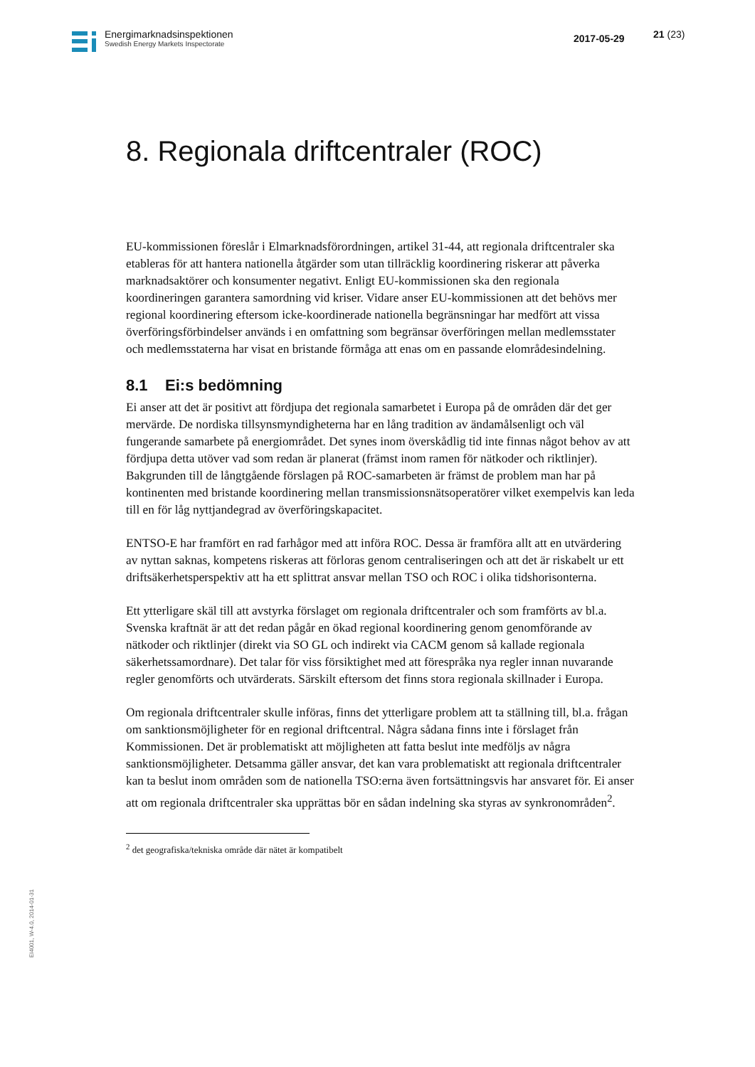Energimarknadsinspektionen
Swedish Energy Markets Inspectorate
2017-05-29 21 (23)
8. Regionala driftcentraler (ROC)
EU-kommissionen föreslår i Elmarknadsförordningen, artikel 31-44, att regionala driftcentraler ska etableras för att hantera nationella åtgärder som utan tillräcklig koordinering riskerar att påverka marknadsaktörer och konsumenter negativt. Enligt EU-kommissionen ska den regionala koordineringen garantera samordning vid kriser. Vidare anser EU-kommissionen att det behövs mer regional koordinering eftersom icke-koordinerade nationella begränsningar har medfört att vissa överföringsförbindelser används i en omfattning som begränsar överföringen mellan medlemsstater och medlemsstaterna har visat en bristande förmåga att enas om en passande elområdesindelning.
8.1 Ei:s bedömning
Ei anser att det är positivt att fördjupa det regionala samarbetet i Europa på de områden där det ger mervärde. De nordiska tillsynsmyndigheterna har en lång tradition av ändamålsenligt och väl fungerande samarbete på energiområdet. Det synes inom överskådlig tid inte finnas något behov av att fördjupa detta utöver vad som redan är planerat (främst inom ramen för nätkoder och riktlinjer). Bakgrunden till de långtgående förslagen på ROC-samarbeten är främst de problem man har på kontinenten med bristande koordinering mellan transmissionsnätsoperatörer vilket exempelvis kan leda till en för låg nyttjandegrad av överföringskapacitet.
ENTSO-E har framfört en rad farhågor med att införa ROC. Dessa är framföra allt att en utvärdering av nyttan saknas, kompetens riskeras att förloras genom centraliseringen och att det är riskabelt ur ett driftsäkerhetsperspektiv att ha ett splittrat ansvar mellan TSO och ROC i olika tidshorisonterna.
Ett ytterligare skäl till att avstyrka förslaget om regionala driftcentraler och som framförts av bl.a. Svenska kraftnät är att det redan pågår en ökad regional koordinering genom genomförande av nätkoder och riktlinjer (direkt via SO GL och indirekt via CACM genom så kallade regionala säkerhetssamordnare). Det talar för viss försiktighet med att förespråka nya regler innan nuvarande regler genomförts och utvärderats. Särskilt eftersom det finns stora regionala skillnader i Europa.
Om regionala driftcentraler skulle införas, finns det ytterligare problem att ta ställning till, bl.a. frågan om sanktionsmöjligheter för en regional driftcentral. Några sådana finns inte i förslaget från Kommissionen. Det är problematiskt att möjligheten att fatta beslut inte medföljs av några sanktionsmöjligheter. Detsamma gäller ansvar, det kan vara problematiskt att regionala driftcentraler kan ta beslut inom områden som de nationella TSO:erna även fortsättningsvis har ansvaret för. Ei anser att om regionala driftcentraler ska upprättas bör en sådan indelning ska styras av synkronområden<sup>2</sup>.
<sup>2</sup> det geografiska/tekniska område där nätet är kompatibelt
EI4001, W-4.0, 2014-01-31